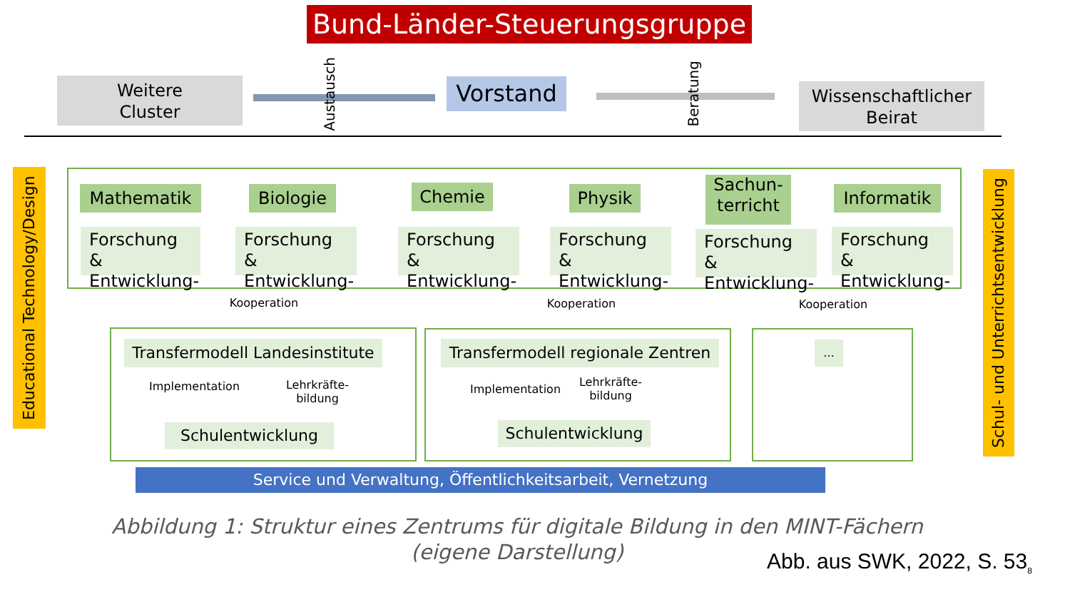Bund-Länder-Steuerungsgruppe
Weitere
Cluster
Austausch
Vorstand
Beratung
Wissenschaftlicher
Beirat
Educational Technology/Design
Schul- und Unterrichtsentwicklung
Mathematik Biologie Chemie Physik
Sachun-
terricht
Informatik
Forschung & Entwicklung-
Forschung & Entwicklung-
Forschung & Entwicklung-
Forschung & Entwicklung-
Forschung & Entwicklung-
Forschung & Entwicklung-
Kooperation Kooperation Kooperation
Transfermodell Landesinstitute
Implementation
Lehrkräfte-
bildung
Schulentwicklung
Transfermodell regionale Zentren
Implementation
Lehrkräfte-
bildung
Schulentwicklung
...
Service und Verwaltung, Öffentlichkeitsarbeit, Vernetzung
Abbildung 1: Struktur eines Zentrums für digitale Bildung in den MINT-Fächern
(eigene Darstellung)
Abb. aus SWK, 2022, S. 53<sub>8</sub>